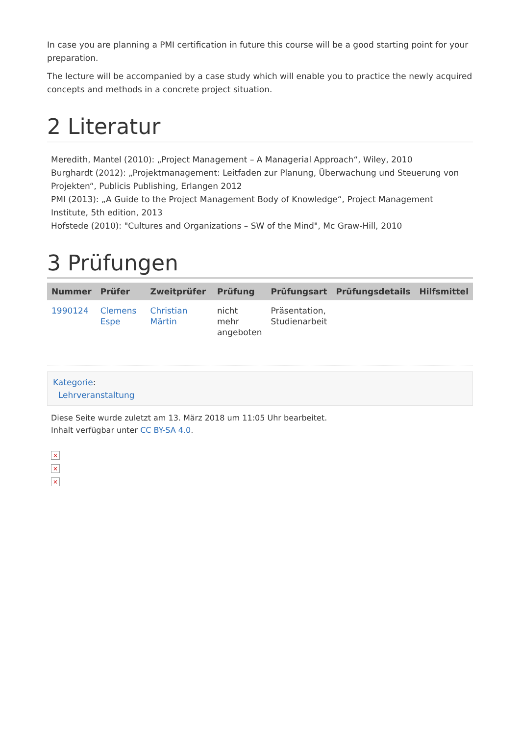In case you are planning a PMI certification in future this course will be a good starting point for your preparation.
The lecture will be accompanied by a case study which will enable you to practice the newly acquired concepts and methods in a concrete project situation.
2 Literatur
Meredith, Mantel (2010): „Project Management – A Managerial Approach“, Wiley, 2010
Burghardt (2012): „Projektmanagement: Leitfaden zur Planung, Überwachung und Steuerung von Projekten“, Publicis Publishing, Erlangen 2012
PMI (2013): „A Guide to the Project Management Body of Knowledge“, Project Management Institute, 5th edition, 2013
Hofstede (2010): "Cultures and Organizations – SW of the Mind", Mc Graw-Hill, 2010
3 Prüfungen
| Nummer | Prüfer | Zweitprüfer | Prüfung | Prüfungsart | Prüfungsdetails | Hilfsmittel |
| --- | --- | --- | --- | --- | --- | --- |
| 1990124 | Clemens Espe | Christian Märtin | nicht mehr angeboten | Präsentation, Studienarbeit | | |
Kategorie:
Lehrveranstaltung
Diese Seite wurde zuletzt am 13. März 2018 um 11:05 Uhr bearbeitet.
Inhalt verfügbar unter CC BY-SA 4.0.
×
×
×